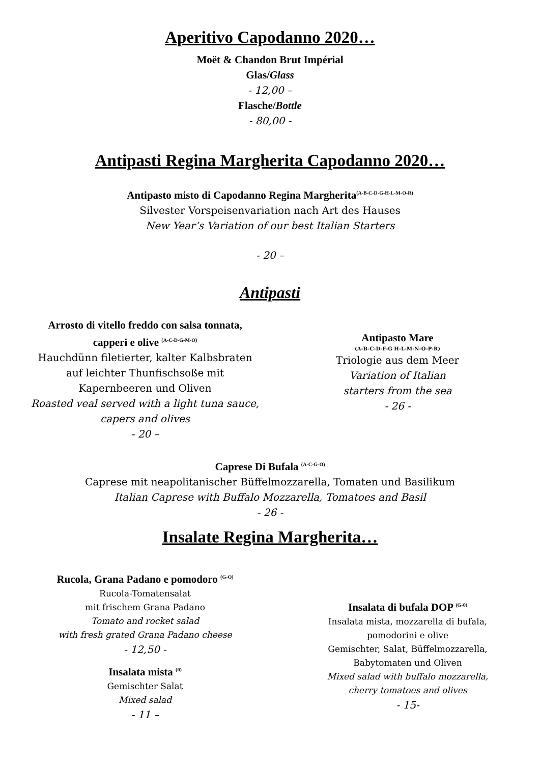Aperitivo Capodanno 2020…
Moët & Chandon Brut Impérial
Glas/Glass
- 12,00 –
Flasche/Bottle
- 80,00 -
Antipasti Regina Margherita Capodanno 2020…
Antipasto misto di Capodanno Regina Margherita<sup>(A-B-C-D-G-H-L-M-O-R)</sup>
Silvester Vorspeisenvariation nach Art des Hauses
New Year’s Variation of our best Italian Starters
- 20 –
Antipasti
Arrosto di vitello freddo con salsa tonnata,
capperi e olive <sup>(A-C-D-G-M-O)</sup>
Hauchdünn filetierter, kalter Kalbsbraten
auf leichter Thunfischsoße mit
Kapernbeeren und Oliven
Roasted veal served with a light tuna sauce,
capers and olives
- 20 –
Antipasto Mare
(A-B-C-D-F-G H-L-M-N-O-P-R)
Triologie aus dem Meer
Variation of Italian
starters from the sea
- 26 -
Caprese Di Bufala <sup>(A-C-G-O)</sup>
Caprese mit neapolitanischer Büffelmozzarella, Tomaten und Basilikum
Italian Caprese with Buffalo Mozzarella, Tomatoes and Basil
- 26 -
Insalate Regina Margherita…
Rucola, Grana Padano e pomodoro <sup>(G-O)</sup>
Rucola-Tomatensalat
mit frischem Grana Padano
Tomato and rocket salad
with fresh grated Grana Padano cheese
- 12,50 -
Insalata mista <sup>(0)</sup>
Gemischter Salat
Mixed salad
- 11 –
Insalata di bufala DOP <sup>(G-0)</sup>
Insalata mista, mozzarella di bufala,
pomodorini e olive
Gemischter, Salat, Büffelmozzarella,
Babytomaten und Oliven
Mixed salad with buffalo mozzarella,
cherry tomatoes and olives
- 15-